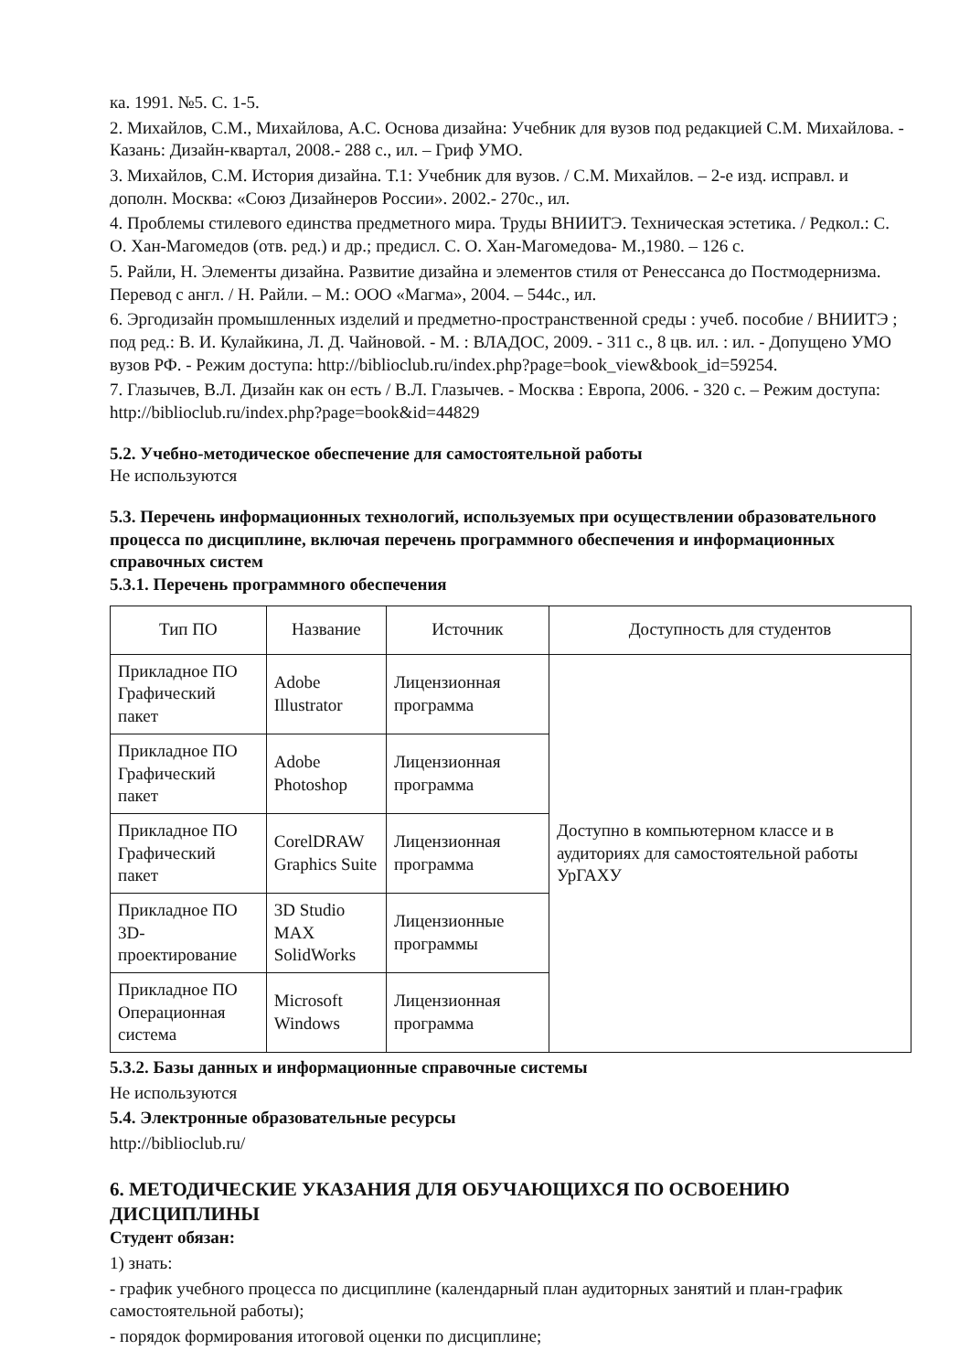ка. 1991. №5. С. 1-5.
2. Михайлов, С.М., Михайлова, А.С. Основа дизайна: Учебник для вузов под редакцией С.М. Михайлова. - Казань: Дизайн-квартал, 2008.- 288 с., ил. – Гриф УМО.
3. Михайлов, С.М. История дизайна. Т.1: Учебник для вузов. / С.М. Михайлов. – 2-е изд. исправл. и дополн. Москва: «Союз Дизайнеров России». 2002.- 270с., ил.
4. Проблемы стилевого единства предметного мира. Труды ВНИИТЭ. Техническая эстетика. / Редкол.: С. О. Хан-Магомедов (отв. ред.) и др.; предисл. С. О. Хан-Магомедова- М.,1980. – 126 с.
5. Райли, Н. Элементы дизайна. Развитие дизайна и элементов стиля от Ренессанса до Постмодернизма. Перевод с англ. / Н. Райли. – М.: ООО «Магма», 2004. – 544с., ил.
6. Эргодизайн промышленных изделий и предметно-пространственной среды : учеб. пособие / ВНИИТЭ ; под ред.: В. И. Кулайкина, Л. Д. Чайновой. - М. : ВЛАДОС, 2009. - 311 с., 8 цв. ил. : ил. - Допущено УМО вузов РФ. - Режим доступа: http://biblioclub.ru/index.php?page=book_view&book_id=59254.
7. Глазычев, В.Л. Дизайн как он есть / В.Л. Глазычев. - Москва : Европа, 2006. - 320 с. – Режим доступа: http://biblioclub.ru/index.php?page=book&id=44829
5.2. Учебно-методическое обеспечение для самостоятельной работы
Не используются
5.3. Перечень информационных технологий, используемых при осуществлении образовательного процесса по дисциплине, включая перечень программного обеспечения и информационных справочных систем
5.3.1. Перечень программного обеспечения
| Тип ПО | Название | Источник | Доступность для студентов |
| --- | --- | --- | --- |
| Прикладное ПО Графический пакет | Adobe Illustrator | Лицензионная программа | Доступно в компьютерном классе и в аудиториях для самостоятельной работы УрГАХУ |
| Прикладное ПО Графический пакет | Adobe Photoshop | Лицензионная программа | |
| Прикладное ПО Графический пакет | CorelDRAW Graphics Suite | Лицензионная программа | |
| Прикладное ПО 3D-проектирование | 3D Studio MAX SolidWorks | Лицензионные программы | |
| Прикладное ПО Операционная система | Microsoft Windows | Лицензионная программа | |
5.3.2. Базы данных и информационные справочные системы
Не используются
5.4. Электронные образовательные ресурсы
http://biblioclub.ru/
6. МЕТОДИЧЕСКИЕ УКАЗАНИЯ ДЛЯ ОБУЧАЮЩИХСЯ ПО ОСВОЕНИЮ ДИСЦИПЛИНЫ
Студент обязан:
1) знать:
- график учебного процесса по дисциплине (календарный план аудиторных занятий и план-график самостоятельной работы);
- порядок формирования итоговой оценки по дисциплине;